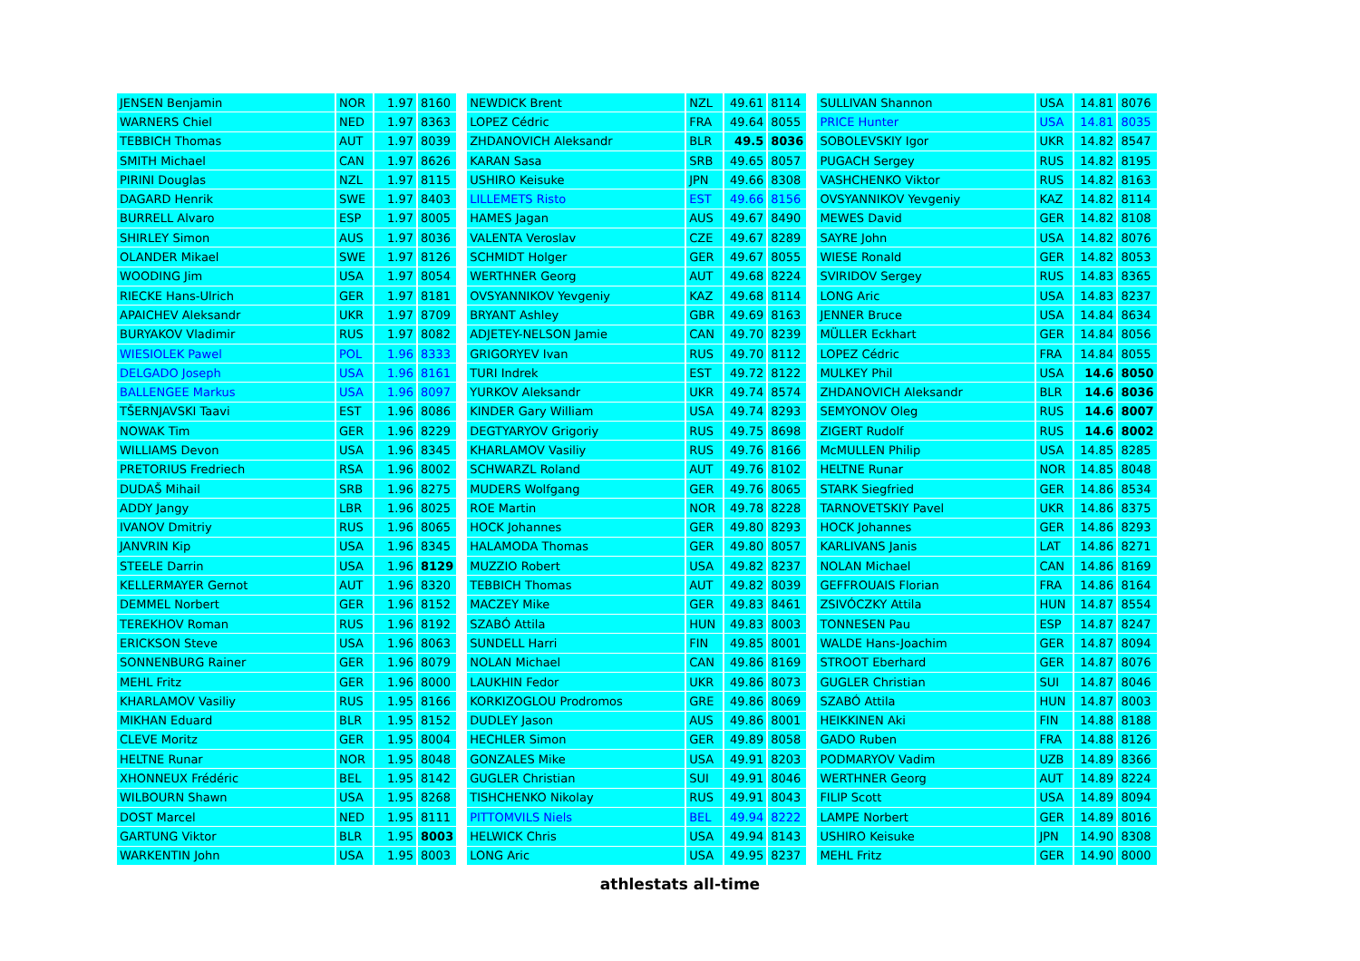| JENSEN Benjamin | NOR | 1.97 | 8160 |
| WARNERS Chiel | NED | 1.97 | 8363 |
| TEBBICH Thomas | AUT | 1.97 | 8039 |
| SMITH Michael | CAN | 1.97 | 8626 |
| PIRINI Douglas | NZL | 1.97 | 8115 |
| DAGARD Henrik | SWE | 1.97 | 8403 |
| BURRELL Alvaro | ESP | 1.97 | 8005 |
| SHIRLEY Simon | AUS | 1.97 | 8036 |
| OLANDER Mikael | SWE | 1.97 | 8126 |
| WOODING Jim | USA | 1.97 | 8054 |
| RIECKE Hans-Ulrich | GER | 1.97 | 8181 |
| APAICHEV Aleksandr | UKR | 1.97 | 8709 |
| BURYAKOV Vladimir | RUS | 1.97 | 8082 |
| WIESIOLEK Pawel | POL | 1.96 | 8333 |
| DELGADO Joseph | USA | 1.96 | 8161 |
| BALLENGEE Markus | USA | 1.96 | 8097 |
| TŠERNJAVSKI Taavi | EST | 1.96 | 8086 |
| NOWAK Tim | GER | 1.96 | 8229 |
| WILLIAMS Devon | USA | 1.96 | 8345 |
| PRETORIUS Fredriech | RSA | 1.96 | 8002 |
| DUDAŠ Mihail | SRB | 1.96 | 8275 |
| ADDY Jangy | LBR | 1.96 | 8025 |
| IVANOV Dmitriy | RUS | 1.96 | 8065 |
| JANVRIN Kip | USA | 1.96 | 8345 |
| STEELE Darrin | USA | 1.96 | 8129 |
| KELLERMAYER Gernot | AUT | 1.96 | 8320 |
| DEMMEL Norbert | GER | 1.96 | 8152 |
| TEREKHOV Roman | RUS | 1.96 | 8192 |
| ERICKSON Steve | USA | 1.96 | 8063 |
| SONNENBURG Rainer | GER | 1.96 | 8079 |
| MEHL Fritz | GER | 1.96 | 8000 |
| KHARLAMOV Vasiliy | RUS | 1.95 | 8166 |
| MIKHAN Eduard | BLR | 1.95 | 8152 |
| CLEVE Moritz | GER | 1.95 | 8004 |
| HELTNE Runar | NOR | 1.95 | 8048 |
| XHONNEUX Frédéric | BEL | 1.95 | 8142 |
| WILBOURN Shawn | USA | 1.95 | 8268 |
| DOST Marcel | NED | 1.95 | 8111 |
| GARTUNG Viktor | BLR | 1.95 | 8003 |
| WARKENTIN John | USA | 1.95 | 8003 |
| NEWDICK Brent | NZL | 49.61 | 8114 |
| LOPEZ Cédric | FRA | 49.64 | 8055 |
| ZHDANOVICH Aleksandr | BLR | 49.5 | 8036 |
| KARAN Sasa | SRB | 49.65 | 8057 |
| USHIRO Keisuke | JPN | 49.66 | 8308 |
| LILLEMETS Risto | EST | 49.66 | 8156 |
| HAMES Jagan | AUS | 49.67 | 8490 |
| VALENTA Veroslav | CZE | 49.67 | 8289 |
| SCHMIDT Holger | GER | 49.67 | 8055 |
| WERTHNER Georg | AUT | 49.68 | 8224 |
| OVSYANNIKOV Yevgeniy | KAZ | 49.68 | 8114 |
| BRYANT Ashley | GBR | 49.69 | 8163 |
| ADJETEY-NELSON Jamie | CAN | 49.70 | 8239 |
| GRIGORYEV Ivan | RUS | 49.70 | 8112 |
| TURI Indrek | EST | 49.72 | 8122 |
| YURKOV Aleksandr | UKR | 49.74 | 8574 |
| KINDER Gary William | USA | 49.74 | 8293 |
| DEGTYARYOV Grigoriy | RUS | 49.75 | 8698 |
| KHARLAMOV Vasiliy | RUS | 49.76 | 8166 |
| SCHWARZL Roland | AUT | 49.76 | 8102 |
| MUDERS Wolfgang | GER | 49.76 | 8065 |
| ROE Martin | NOR | 49.78 | 8228 |
| HOCK Johannes | GER | 49.80 | 8293 |
| HALAMODA Thomas | GER | 49.80 | 8057 |
| MUZZIO Robert | USA | 49.82 | 8237 |
| TEBBICH Thomas | AUT | 49.82 | 8039 |
| MACZEY Mike | GER | 49.83 | 8461 |
| SZABÓ Attila | HUN | 49.83 | 8003 |
| SUNDELL Harri | FIN | 49.85 | 8001 |
| NOLAN Michael | CAN | 49.86 | 8169 |
| LAUKHIN Fedor | UKR | 49.86 | 8073 |
| KORKIZOGLOU Prodromos | GRE | 49.86 | 8069 |
| DUDLEY Jason | AUS | 49.86 | 8001 |
| HECHLER Simon | GER | 49.89 | 8058 |
| GONZALES Mike | USA | 49.91 | 8203 |
| GUGLER Christian | SUI | 49.91 | 8046 |
| TISHCHENKO Nikolay | RUS | 49.91 | 8043 |
| PITTOMVILS Niels | BEL | 49.94 | 8222 |
| HELWICK Chris | USA | 49.94 | 8143 |
| LONG Aric | USA | 49.95 | 8237 |
| SULLIVAN Shannon | USA | 14.81 | 8076 |
| PRICE Hunter | USA | 14.81 | 8035 |
| SOBOLEVSKIY Igor | UKR | 14.82 | 8547 |
| PUGACH Sergey | RUS | 14.82 | 8195 |
| VASHCHENKO Viktor | RUS | 14.82 | 8163 |
| OVSYANNIKOV Yevgeniy | KAZ | 14.82 | 8114 |
| MEWES David | GER | 14.82 | 8108 |
| SAYRE John | USA | 14.82 | 8076 |
| WIESE Ronald | GER | 14.82 | 8053 |
| SVIRIDOV Sergey | RUS | 14.83 | 8365 |
| LONG Aric | USA | 14.83 | 8237 |
| JENNER Bruce | USA | 14.84 | 8634 |
| MÜLLER Eckhart | GER | 14.84 | 8056 |
| LOPEZ Cédric | FRA | 14.84 | 8055 |
| MULKEY Phil | USA | 14.6 | 8050 |
| ZHDANOVICH Aleksandr | BLR | 14.6 | 8036 |
| SEMYONOV Oleg | RUS | 14.6 | 8007 |
| ZIGERT Rudolf | RUS | 14.6 | 8002 |
| McMULLEN Philip | USA | 14.85 | 8285 |
| HELTNE Runar | NOR | 14.85 | 8048 |
| STARK Siegfried | GER | 14.86 | 8534 |
| TARNOVETSKIY Pavel | UKR | 14.86 | 8375 |
| HOCK Johannes | GER | 14.86 | 8293 |
| KARLIVANS Janis | LAT | 14.86 | 8271 |
| NOLAN Michael | CAN | 14.86 | 8169 |
| GEFFROUAIS Florian | FRA | 14.86 | 8164 |
| ZSIVÓCZKY Attila | HUN | 14.87 | 8554 |
| TONNESEN Pau | ESP | 14.87 | 8247 |
| WALDE Hans-Joachim | GER | 14.87 | 8094 |
| STROOT Eberhard | GER | 14.87 | 8076 |
| GUGLER Christian | SUI | 14.87 | 8046 |
| SZABÓ Attila | HUN | 14.87 | 8003 |
| HEIKKINEN Aki | FIN | 14.88 | 8188 |
| GADO Ruben | FRA | 14.88 | 8126 |
| PODMARYOV Vadim | UZB | 14.89 | 8366 |
| WERTHNER Georg | AUT | 14.89 | 8224 |
| FILIP Scott | USA | 14.89 | 8094 |
| LAMPE Norbert | GER | 14.89 | 8016 |
| USHIRO Keisuke | JPN | 14.90 | 8308 |
| MEHL Fritz | GER | 14.90 | 8000 |
athlestats all-time